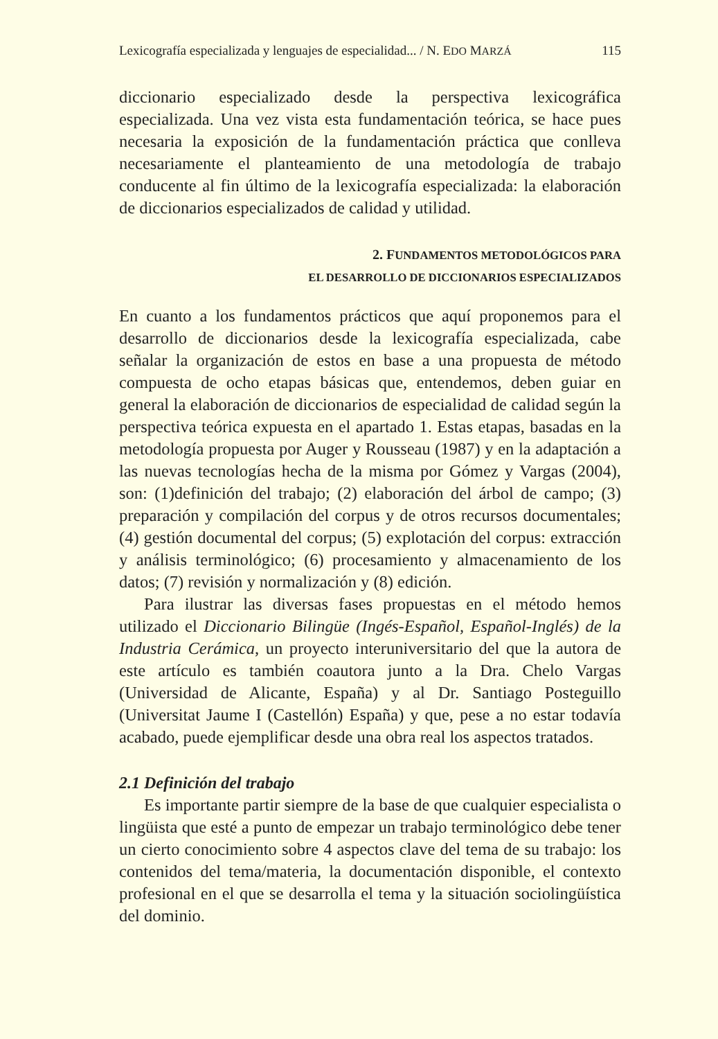Lexicografía especializada y lenguajes de especialidad... / N. EDO MARZÁ 115
diccionario especializado desde la perspectiva lexicográfica especializada. Una vez vista esta fundamentación teórica, se hace pues necesaria la exposición de la fundamentación práctica que conlleva necesariamente el planteamiento de una metodología de trabajo conducente al fin último de la lexicografía especializada: la elaboración de diccionarios especializados de calidad y utilidad.
2. FUNDAMENTOS METODOLÓGICOS PARA
EL DESARROLLO DE DICCIONARIOS ESPECIALIZADOS
En cuanto a los fundamentos prácticos que aquí proponemos para el desarrollo de diccionarios desde la lexicografía especializada, cabe señalar la organización de estos en base a una propuesta de método compuesta de ocho etapas básicas que, entendemos, deben guiar en general la elaboración de diccionarios de especialidad de calidad según la perspectiva teórica expuesta en el apartado 1. Estas etapas, basadas en la metodología propuesta por Auger y Rousseau (1987) y en la adaptación a las nuevas tecnologías hecha de la misma por Gómez y Vargas (2004), son: (1)definición del trabajo; (2) elaboración del árbol de campo; (3) preparación y compilación del corpus y de otros recursos documentales; (4) gestión documental del corpus; (5) explotación del corpus: extracción y análisis terminológico; (6) procesamiento y almacenamiento de los datos; (7) revisión y normalización y (8) edición.
Para ilustrar las diversas fases propuestas en el método hemos utilizado el Diccionario Bilingüe (Ingés-Español, Español-Inglés) de la Industria Cerámica, un proyecto interuniversitario del que la autora de este artículo es también coautora junto a la Dra. Chelo Vargas (Universidad de Alicante, España) y al Dr. Santiago Posteguillo (Universitat Jaume I (Castellón) España) y que, pese a no estar todavía acabado, puede ejemplificar desde una obra real los aspectos tratados.
2.1 Definición del trabajo
Es importante partir siempre de la base de que cualquier especialista o lingüista que esté a punto de empezar un trabajo terminológico debe tener un cierto conocimiento sobre 4 aspectos clave del tema de su trabajo: los contenidos del tema/materia, la documentación disponible, el contexto profesional en el que se desarrolla el tema y la situación sociolingüística del dominio.